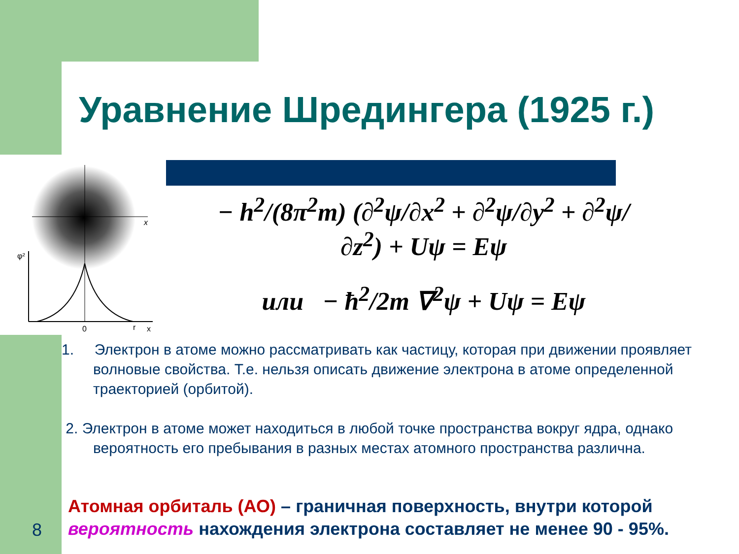Уравнение Шредингера (1925 г.)
x
φ²
0
r
x
− h<sup>2</sup>/(8π<sup>2</sup>m) (∂<sup>2</sup>ψ/∂x<sup>2</sup> + ∂<sup>2</sup>ψ/∂y<sup>2</sup> + ∂<sup>2</sup>ψ/∂z<sup>2</sup>) + Uψ = Eψ
или − ħ<sup>2</sup>/2m ∇<sup>2</sup>ψ + Uψ = Eψ
1. Электрон в атоме можно рассматривать как частицу, которая при движении проявляет волновые свойства. Т.е. нельзя описать движение электрона в атоме определенной траекторией (орбитой).
2. Электрон в атоме может находиться в любой точке пространства вокруг ядра, однако вероятность его пребывания в разных местах атомного пространства различна.
Атомная орбиталь (АО) – граничная поверхность, внутри которой вероятность нахождения электрона составляет не менее 90 - 95%.
8